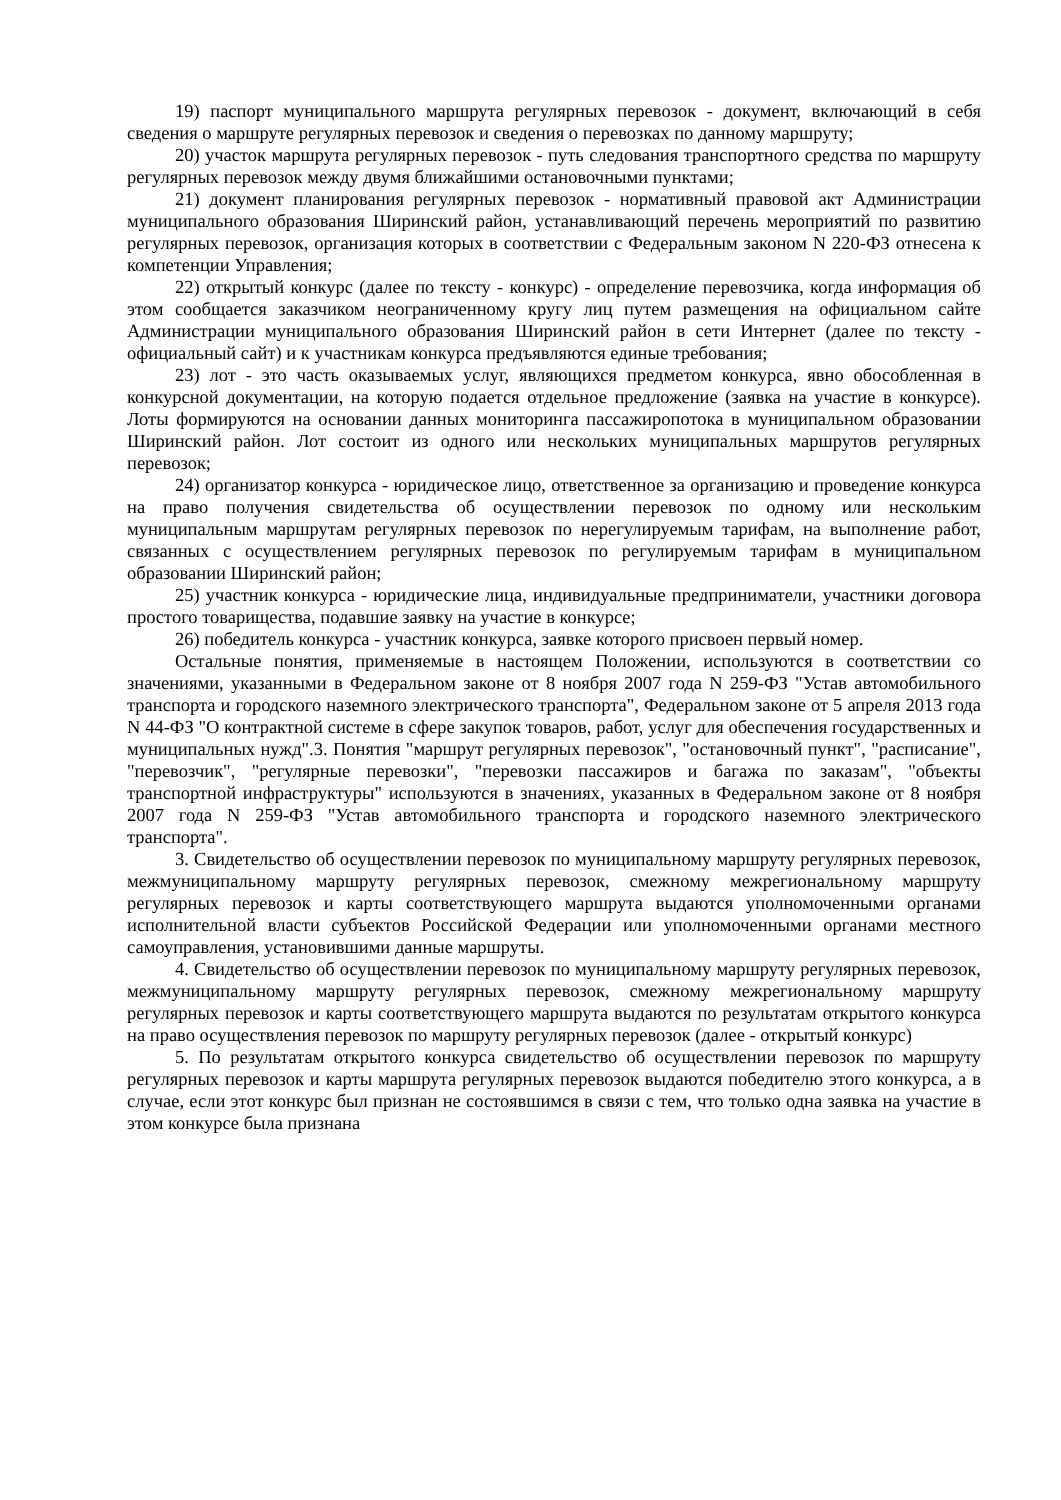19) паспорт муниципального маршрута регулярных перевозок - документ, включающий в себя сведения о маршруте регулярных перевозок и сведения о перевозках по данному маршруту;
20) участок маршрута регулярных перевозок - путь следования транспортного средства по маршруту регулярных перевозок между двумя ближайшими остановочными пунктами;
21) документ планирования регулярных перевозок - нормативный правовой акт Администрации муниципального образования Ширинский район, устанавливающий перечень мероприятий по развитию регулярных перевозок, организация которых в соответствии с Федеральным законом N 220-ФЗ отнесена к компетенции Управления;
22) открытый конкурс (далее по тексту - конкурс) - определение перевозчика, когда информация об этом сообщается заказчиком неограниченному кругу лиц путем размещения на официальном сайте Администрации муниципального образования Ширинский район в сети Интернет (далее по тексту - официальный сайт) и к участникам конкурса предъявляются единые требования;
23) лот - это часть оказываемых услуг, являющихся предметом конкурса, явно обособленная в конкурсной документации, на которую подается отдельное предложение (заявка на участие в конкурсе). Лоты формируются на основании данных мониторинга пассажиропотока в муниципальном образовании Ширинский район. Лот состоит из одного или нескольких муниципальных маршрутов регулярных перевозок;
24) организатор конкурса - юридическое лицо, ответственное за организацию и проведение конкурса на право получения свидетельства об осуществлении перевозок по одному или нескольким муниципальным маршрутам регулярных перевозок по нерегулируемым тарифам, на выполнение работ, связанных с осуществлением регулярных перевозок по регулируемым тарифам в муниципальном образовании Ширинский район;
25) участник конкурса - юридические лица, индивидуальные предприниматели, участники договора простого товарищества, подавшие заявку на участие в конкурсе;
26) победитель конкурса - участник конкурса, заявке которого присвоен первый номер.
Остальные понятия, применяемые в настоящем Положении, используются в соответствии со значениями, указанными в Федеральном законе от 8 ноября 2007 года N 259-ФЗ "Устав автомобильного транспорта и городского наземного электрического транспорта", Федеральном законе от 5 апреля 2013 года N 44-ФЗ "О контрактной системе в сфере закупок товаров, работ, услуг для обеспечения государственных и муниципальных нужд".3. Понятия "маршрут регулярных перевозок", "остановочный пункт", "расписание", "перевозчик", "регулярные перевозки", "перевозки пассажиров и багажа по заказам", "объекты транспортной инфраструктуры" используются в значениях, указанных в Федеральном законе от 8 ноября 2007 года N 259-ФЗ "Устав автомобильного транспорта и городского наземного электрического транспорта".
3. Свидетельство об осуществлении перевозок по муниципальному маршруту регулярных перевозок, межмуниципальному маршруту регулярных перевозок, смежному межрегиональному маршруту регулярных перевозок и карты соответствующего маршрута выдаются уполномоченными органами исполнительной власти субъектов Российской Федерации или уполномоченными органами местного самоуправления, установившими данные маршруты.
4. Свидетельство об осуществлении перевозок по муниципальному маршруту регулярных перевозок, межмуниципальному маршруту регулярных перевозок, смежному межрегиональному маршруту регулярных перевозок и карты соответствующего маршрута выдаются по результатам открытого конкурса на право осуществления перевозок по маршруту регулярных перевозок (далее - открытый конкурс)
5. По результатам открытого конкурса свидетельство об осуществлении перевозок по маршруту регулярных перевозок и карты маршрута регулярных перевозок выдаются победителю этого конкурса, а в случае, если этот конкурс был признан не состоявшимся в связи с тем, что только одна заявка на участие в этом конкурсе была признана